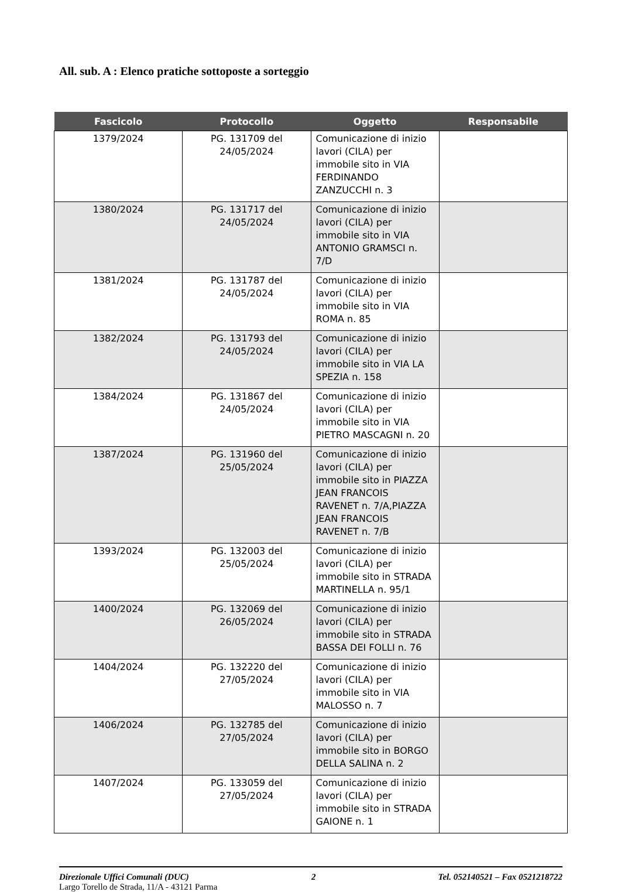All. sub. A : Elenco pratiche sottoposte a sorteggio
| Fascicolo | Protocollo | Oggetto | Responsabile |
| --- | --- | --- | --- |
| 1379/2024 | PG. 131709 del 24/05/2024 | Comunicazione di inizio lavori (CILA) per immobile sito in VIA FERDINANDO ZANZUCCHI n. 3 | |
| 1380/2024 | PG. 131717 del 24/05/2024 | Comunicazione di inizio lavori (CILA) per immobile sito in VIA ANTONIO GRAMSCI n. 7/D | |
| 1381/2024 | PG. 131787 del 24/05/2024 | Comunicazione di inizio lavori (CILA) per immobile sito in VIA ROMA n. 85 | |
| 1382/2024 | PG. 131793 del 24/05/2024 | Comunicazione di inizio lavori (CILA) per immobile sito in VIA LA SPEZIA n. 158 | |
| 1384/2024 | PG. 131867 del 24/05/2024 | Comunicazione di inizio lavori (CILA) per immobile sito in VIA PIETRO MASCAGNI n. 20 | |
| 1387/2024 | PG. 131960 del 25/05/2024 | Comunicazione di inizio lavori (CILA) per immobile sito in PIAZZA JEAN FRANCOIS RAVENET n. 7/A,PIAZZA JEAN FRANCOIS RAVENET n. 7/B | |
| 1393/2024 | PG. 132003 del 25/05/2024 | Comunicazione di inizio lavori (CILA) per immobile sito in STRADA MARTINELLA n. 95/1 | |
| 1400/2024 | PG. 132069 del 26/05/2024 | Comunicazione di inizio lavori (CILA) per immobile sito in STRADA BASSA DEI FOLLI n. 76 | |
| 1404/2024 | PG. 132220 del 27/05/2024 | Comunicazione di inizio lavori (CILA) per immobile sito in VIA MALOSSO n. 7 | |
| 1406/2024 | PG. 132785 del 27/05/2024 | Comunicazione di inizio lavori (CILA) per immobile sito in BORGO DELLA SALINA n. 2 | |
| 1407/2024 | PG. 133059 del 27/05/2024 | Comunicazione di inizio lavori (CILA) per immobile sito in STRADA GAIONE n. 1 | |
Direzionale Uffici Comunali (DUC) 2 Tel. 052140521 – Fax 0521218722
Largo Torello de Strada, 11/A - 43121 Parma